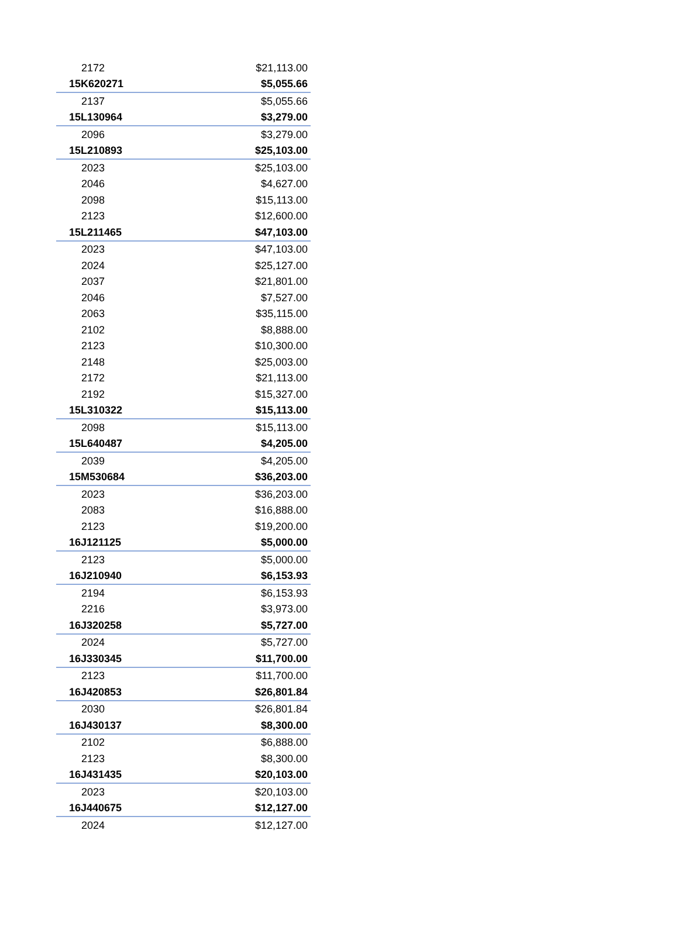| 2172 | $21,113.00 |
| 15K620271 | $5,055.66 |
| 2137 | $5,055.66 |
| 15L130964 | $3,279.00 |
| 2096 | $3,279.00 |
| 15L210893 | $25,103.00 |
| 2023 | $25,103.00 |
| 2046 | $4,627.00 |
| 2098 | $15,113.00 |
| 2123 | $12,600.00 |
| 15L211465 | $47,103.00 |
| 2023 | $47,103.00 |
| 2024 | $25,127.00 |
| 2037 | $21,801.00 |
| 2046 | $7,527.00 |
| 2063 | $35,115.00 |
| 2102 | $8,888.00 |
| 2123 | $10,300.00 |
| 2148 | $25,003.00 |
| 2172 | $21,113.00 |
| 2192 | $15,327.00 |
| 15L310322 | $15,113.00 |
| 2098 | $15,113.00 |
| 15L640487 | $4,205.00 |
| 2039 | $4,205.00 |
| 15M530684 | $36,203.00 |
| 2023 | $36,203.00 |
| 2083 | $16,888.00 |
| 2123 | $19,200.00 |
| 16J121125 | $5,000.00 |
| 2123 | $5,000.00 |
| 16J210940 | $6,153.93 |
| 2194 | $6,153.93 |
| 2216 | $3,973.00 |
| 16J320258 | $5,727.00 |
| 2024 | $5,727.00 |
| 16J330345 | $11,700.00 |
| 2123 | $11,700.00 |
| 16J420853 | $26,801.84 |
| 2030 | $26,801.84 |
| 16J430137 | $8,300.00 |
| 2102 | $6,888.00 |
| 2123 | $8,300.00 |
| 16J431435 | $20,103.00 |
| 2023 | $20,103.00 |
| 16J440675 | $12,127.00 |
| 2024 | $12,127.00 |